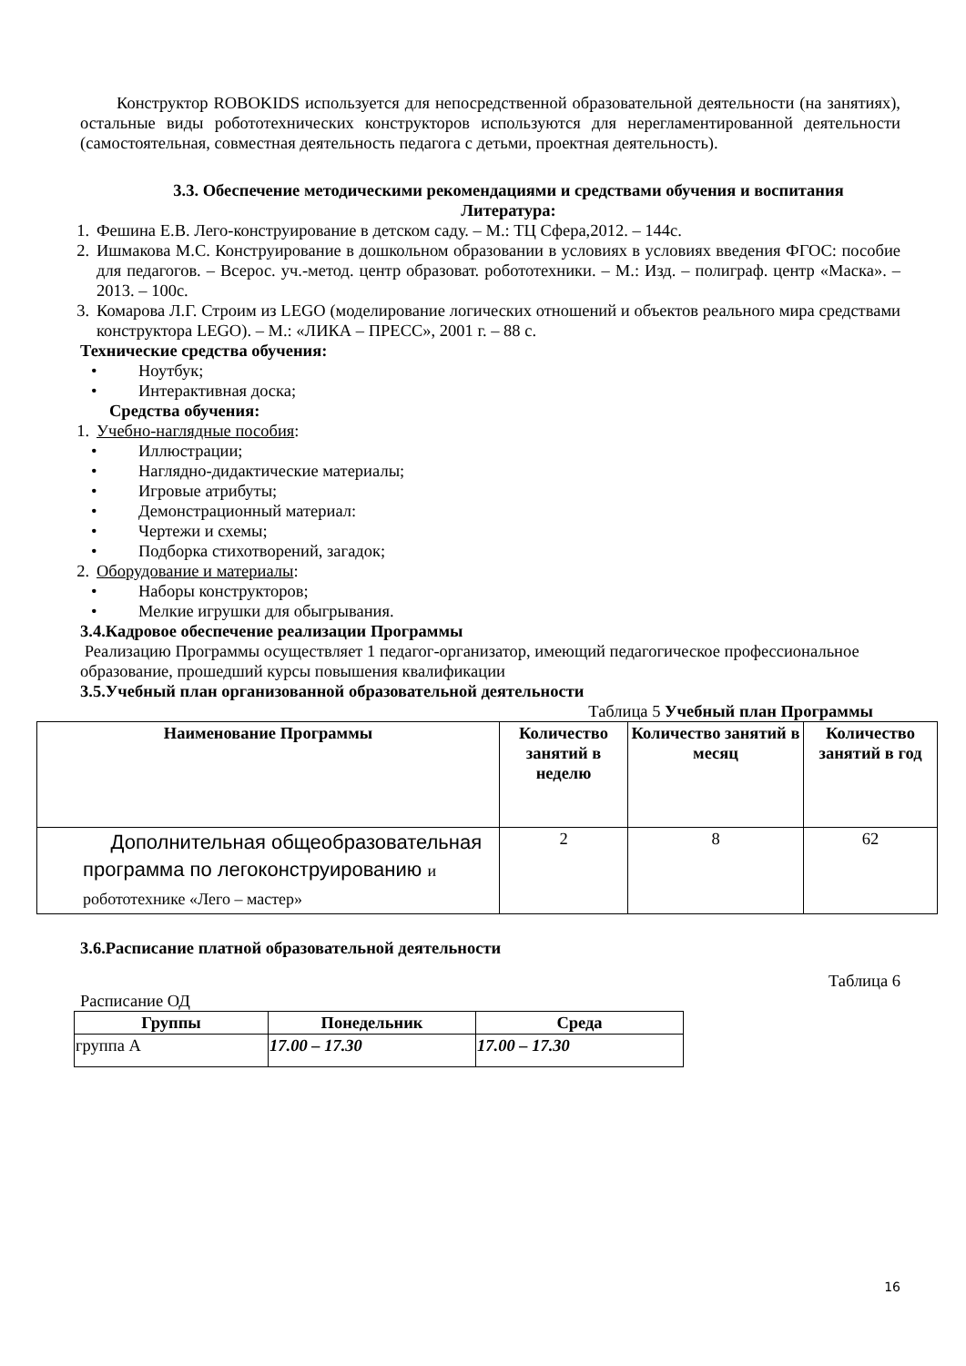Конструктор ROBOKIDS используется для непосредственной образовательной деятельности (на занятиях), остальные виды робототехнических конструкторов используются для нерегламентированной деятельности (самостоятельная, совместная деятельность педагога с детьми, проектная деятельность).
3.3. Обеспечение методическими рекомендациями и средствами обучения и воспитания
Литература:
1. Фешина Е.В. Лего-конструирование в детском саду. – М.: ТЦ Сфера,2012. – 144с.
2. Ишмакова М.С. Конструирование в дошкольном образовании в условиях в условиях введения ФГОС: пособие для педагогов. – Всерос. уч.-метод. центр образоват. робототехники. – М.: Изд. – полиграф. центр «Маска». – 2013. – 100с.
3. Комарова Л.Г. Строим из LEGO (моделирование логических отношений и объектов реального мира средствами конструктора LEGO). – М.: «ЛИКА – ПРЕСС», 2001 г. – 88 с.
Технические средства обучения:
• Ноутбук;
• Интерактивная доска;
Средства обучения:
1. Учебно-наглядные пособия:
• Иллюстрации;
• Наглядно-дидактические материалы;
• Игровые атрибуты;
• Демонстрационный материал:
• Чертежи и схемы;
• Подборка стихотворений, загадок;
2. Оборудование и материалы:
• Наборы конструкторов;
• Мелкие игрушки для обыгрывания.
3.4.Кадровое обеспечение реализации Программы
Реализацию Программы осуществляет 1 педагог-организатор, имеющий педагогическое профессиональное образование, прошедший курсы повышения квалификации
3.5.Учебный план организованной образовательной деятельности
Таблица 5 Учебный план Программы
| Наименование Программы | Количество занятий в неделю | Количество занятий в месяц | Количество занятий в год |
| --- | --- | --- | --- |
| Дополнительная общеобразовательная программа по легоконструированию и робототехнике «Лего – мастер» | 2 | 8 | 62 |
3.6.Расписание платной образовательной деятельности
Таблица 6
Расписание ОД
| Группы | Понедельник | Среда |
| --- | --- | --- |
| группа А | 17.00 – 17.30 | 17.00 – 17.30 |
16